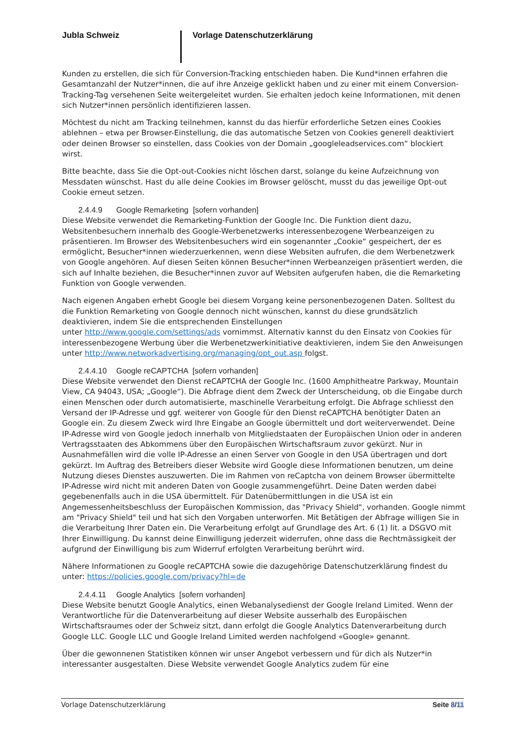Jubla Schweiz Vorlage Datenschutzerklärung
Kunden zu erstellen, die sich für Conversion-Tracking entschieden haben. Die Kund*innen erfahren die Gesamtanzahl der Nutzer*innen, die auf ihre Anzeige geklickt haben und zu einer mit einem Conversion-Tracking-Tag versehenen Seite weitergeleitet wurden. Sie erhalten jedoch keine Informationen, mit denen sich Nutzer*innen persönlich identifizieren lassen.
Möchtest du nicht am Tracking teilnehmen, kannst du das hierfür erforderliche Setzen eines Cookies ablehnen – etwa per Browser-Einstellung, die das automatische Setzen von Cookies generell deaktiviert oder deinen Browser so einstellen, dass Cookies von der Domain „googleleadservices.com“ blockiert wirst.
Bitte beachte, dass Sie die Opt-out-Cookies nicht löschen darst, solange du keine Aufzeichnung von Messdaten wünschst. Hast du alle deine Cookies im Browser gelöscht, musst du das jeweilige Opt-out Cookie erneut setzen.
2.4.4.9 Google Remarketing [sofern vorhanden]
Diese Website verwendet die Remarketing-Funktion der Google Inc. Die Funktion dient dazu, Websitenbesuchern innerhalb des Google-Werbenetzwerks interessenbezogene Werbeanzeigen zu präsentieren. Im Browser des Websitenbesuchers wird ein sogenannter „Cookie“ gespeichert, der es ermöglicht, Besucher*innen wiederzuerkennen, wenn diese Websiten aufrufen, die dem Werbenetzwerk von Google angehören. Auf diesen Seiten können Besucher*innen Werbeanzeigen präsentiert werden, die sich auf Inhalte beziehen, die Besucher*innen zuvor auf Websiten aufgerufen haben, die die Remarketing Funktion von Google verwenden.
Nach eigenen Angaben erhebt Google bei diesem Vorgang keine personenbezogenen Daten. Solltest du die Funktion Remarketing von Google dennoch nicht wünschen, kannst du diese grundsätzlich deaktivieren, indem Sie die entsprechenden Einstellungen
unter http://www.google.com/settings/ads vornimmst. Alternativ kannst du den Einsatz von Cookies für interessenbezogene Werbung über die Werbenetzwerkinitiative deaktivieren, indem Sie den Anweisungen unter http://www.networkadvertising.org/managing/opt_out.asp folgst.
2.4.4.10 Google reCAPTCHA [sofern vorhanden]
Diese Website verwendet den Dienst reCAPTCHA der Google Inc. (1600 Amphitheatre Parkway, Mountain View, CA 94043, USA; „Google“). Die Abfrage dient dem Zweck der Unterscheidung, ob die Eingabe durch einen Menschen oder durch automatisierte, maschinelle Verarbeitung erfolgt. Die Abfrage schliesst den Versand der IP-Adresse und ggf. weiterer von Google für den Dienst reCAPTCHA benötigter Daten an Google ein. Zu diesem Zweck wird Ihre Eingabe an Google übermittelt und dort weiterverwendet. Deine IP-Adresse wird von Google jedoch innerhalb von Mitgliedstaaten der Europäischen Union oder in anderen Vertragsstaaten des Abkommens über den Europäischen Wirtschaftsraum zuvor gekürzt. Nur in Ausnahmefällen wird die volle IP-Adresse an einen Server von Google in den USA übertragen und dort gekürzt. Im Auftrag des Betreibers dieser Website wird Google diese Informationen benutzen, um deine Nutzung dieses Dienstes auszuwerten. Die im Rahmen von reCaptcha von deinem Browser übermittelte IP-Adresse wird nicht mit anderen Daten von Google zusammengeführt. Deine Daten werden dabei gegebenenfalls auch in die USA übermittelt. Für Datenübermittlungen in die USA ist ein Angemessenheitsbeschluss der Europäischen Kommission, das "Privacy Shield", vorhanden. Google nimmt am "Privacy Shield" teil und hat sich den Vorgaben unterworfen. Mit Betätigen der Abfrage willigen Sie in die Verarbeitung Ihrer Daten ein. Die Verarbeitung erfolgt auf Grundlage des Art. 6 (1) lit. a DSGVO mit Ihrer Einwilligung. Du kannst deine Einwilligung jederzeit widerrufen, ohne dass die Rechtmässigkeit der aufgrund der Einwilligung bis zum Widerruf erfolgten Verarbeitung berührt wird.
Nähere Informationen zu Google reCAPTCHA sowie die dazugehörige Datenschutzerklärung findest du unter: https://policies.google.com/privacy?hl=de
2.4.4.11 Google Analytics [sofern vorhanden]
Diese Website benutzt Google Analytics, einen Webanalysedienst der Google Ireland Limited. Wenn der Verantwortliche für die Datenverarbeitung auf dieser Website ausserhalb des Europäischen Wirtschaftsraumes oder der Schweiz sitzt, dann erfolgt die Google Analytics Datenverarbeitung durch Google LLC. Google LLC und Google Ireland Limited werden nachfolgend «Google» genannt.
Über die gewonnenen Statistiken können wir unser Angebot verbessern und für dich als Nutzer*in interessanter ausgestalten. Diese Website verwendet Google Analytics zudem für eine
Vorlage Datenschutzerklärung Seite 8/11